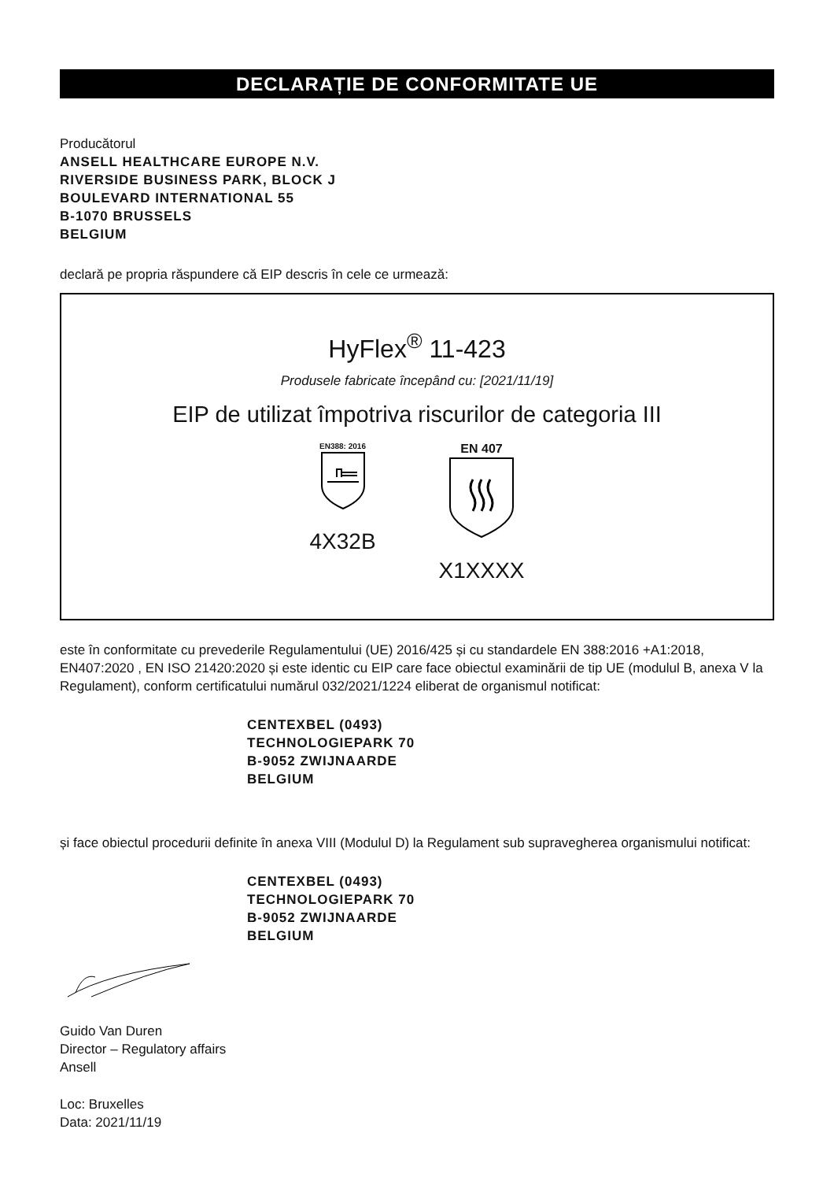DECLARAȚIE DE CONFORMITATE UE
Producătorul
ANSELL HEALTHCARE EUROPE N.V.
RIVERSIDE BUSINESS PARK, BLOCK J
BOULEVARD INTERNATIONAL 55
B-1070 BRUSSELS
BELGIUM
declară pe propria răspundere că EIP descris în cele ce urmează:
HyFlex<sup>®</sup> 11-423
Produsele fabricate începând cu: [2021/11/19]
EIP de utilizat împotriva riscurilor de categoria III
EN388: 2016
4X32B
EN 407
X1XXXX
este în conformitate cu prevederile Regulamentului (UE) 2016/425 și cu standardele EN 388:2016 +A1:2018, EN407:2020 , EN ISO 21420:2020 și este identic cu EIP care face obiectul examinării de tip UE (modulul B, anexa V la Regulament), conform certificatului numărul 032/2021/1224 eliberat de organismul notificat:
CENTEXBEL (0493)
TECHNOLOGIEPARK 70
B-9052 ZWIJNAARDE
BELGIUM
și face obiectul procedurii definite în anexa VIII (Modulul D) la Regulament sub supravegherea organismului notificat:
CENTEXBEL (0493)
TECHNOLOGIEPARK 70
B-9052 ZWIJNAARDE
BELGIUM
Guido Van Duren
Director – Regulatory affairs
Ansell
Loc: Bruxelles
Data: 2021/11/19